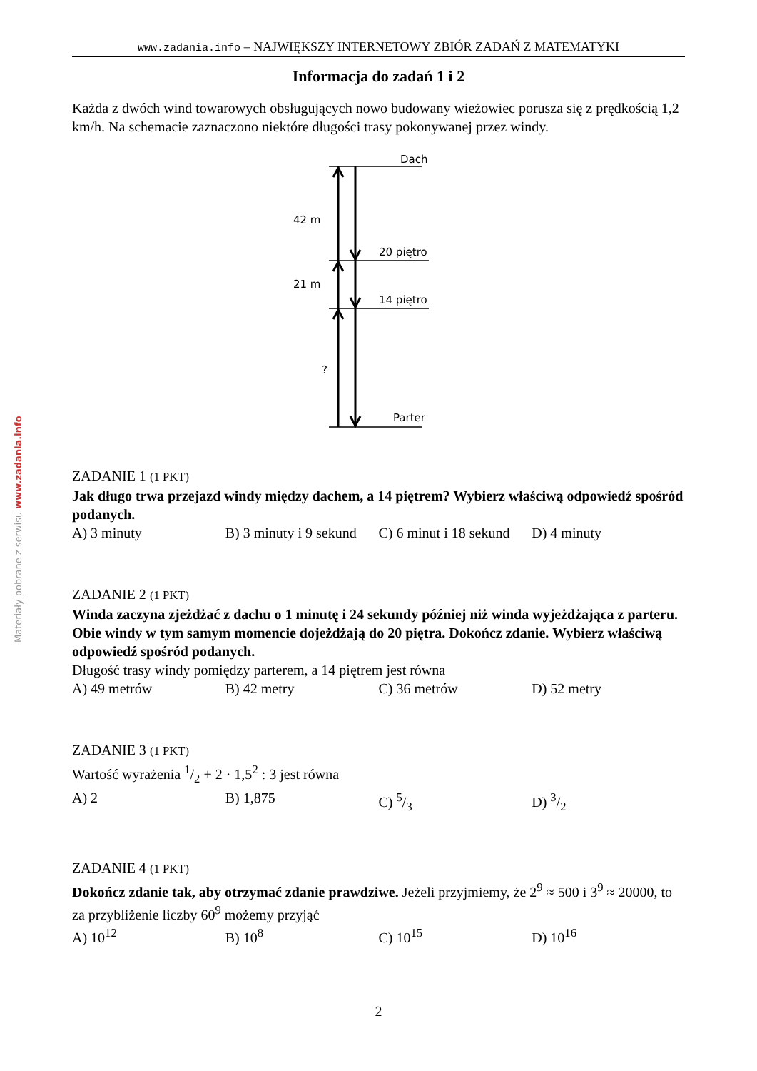Materiały pobrane z serwisu www.zadania.info
www.zadania.info – NAJWIĘKSZY INTERNETOWY ZBIÓR ZADAŃ Z MATEMATYKI
Informacja do zadań 1 i 2
Każda z dwóch wind towarowych obsługujących nowo budowany wieżowiec porusza się z prędkością 1,2 km/h. Na schemacie zaznaczono niektóre długości trasy pokonywanej przez windy.
Dach
20 piętro
14 piętro
Parter
42 m
21 m
?
ZADANIE 1 (1 PKT)
Jak długo trwa przejazd windy między dachem, a 14 piętrem? Wybierz właściwą odpowiedź spośród podanych.
A) 3 minuty B) 3 minuty i 9 sekund C) 6 minut i 18 sekund D) 4 minuty
ZADANIE 2 (1 PKT)
Winda zaczyna zjeżdżać z dachu o 1 minutę i 24 sekundy później niż winda wyjeżdżająca z parteru. Obie windy w tym samym momencie dojeżdżają do 20 piętra. Dokończ zdanie. Wybierz właściwą odpowiedź spośród podanych.
Długość trasy windy pomiędzy parterem, a 14 piętrem jest równa
A) 49 metrów B) 42 metry C) 36 metrów D) 52 metry
ZADANIE 3 (1 PKT)
Wartość wyrażenia 1/2 + 2 · 1,5<sup>2</sup> : 3 jest równa
A) 2 B) 1,875 C) 5/3 D) 3/2
ZADANIE 4 (1 PKT)
Dokończ zdanie tak, aby otrzymać zdanie prawdziwe. Jeżeli przyjmiemy, że 2<sup>9</sup> ≈ 500 i 3<sup>9</sup> ≈ 20000, to za przybliżenie liczby 60<sup>9</sup> możemy przyjąć
A) 10<sup>12</sup> B) 10<sup>8</sup> C) 10<sup>15</sup> D) 10<sup>16</sup>
2